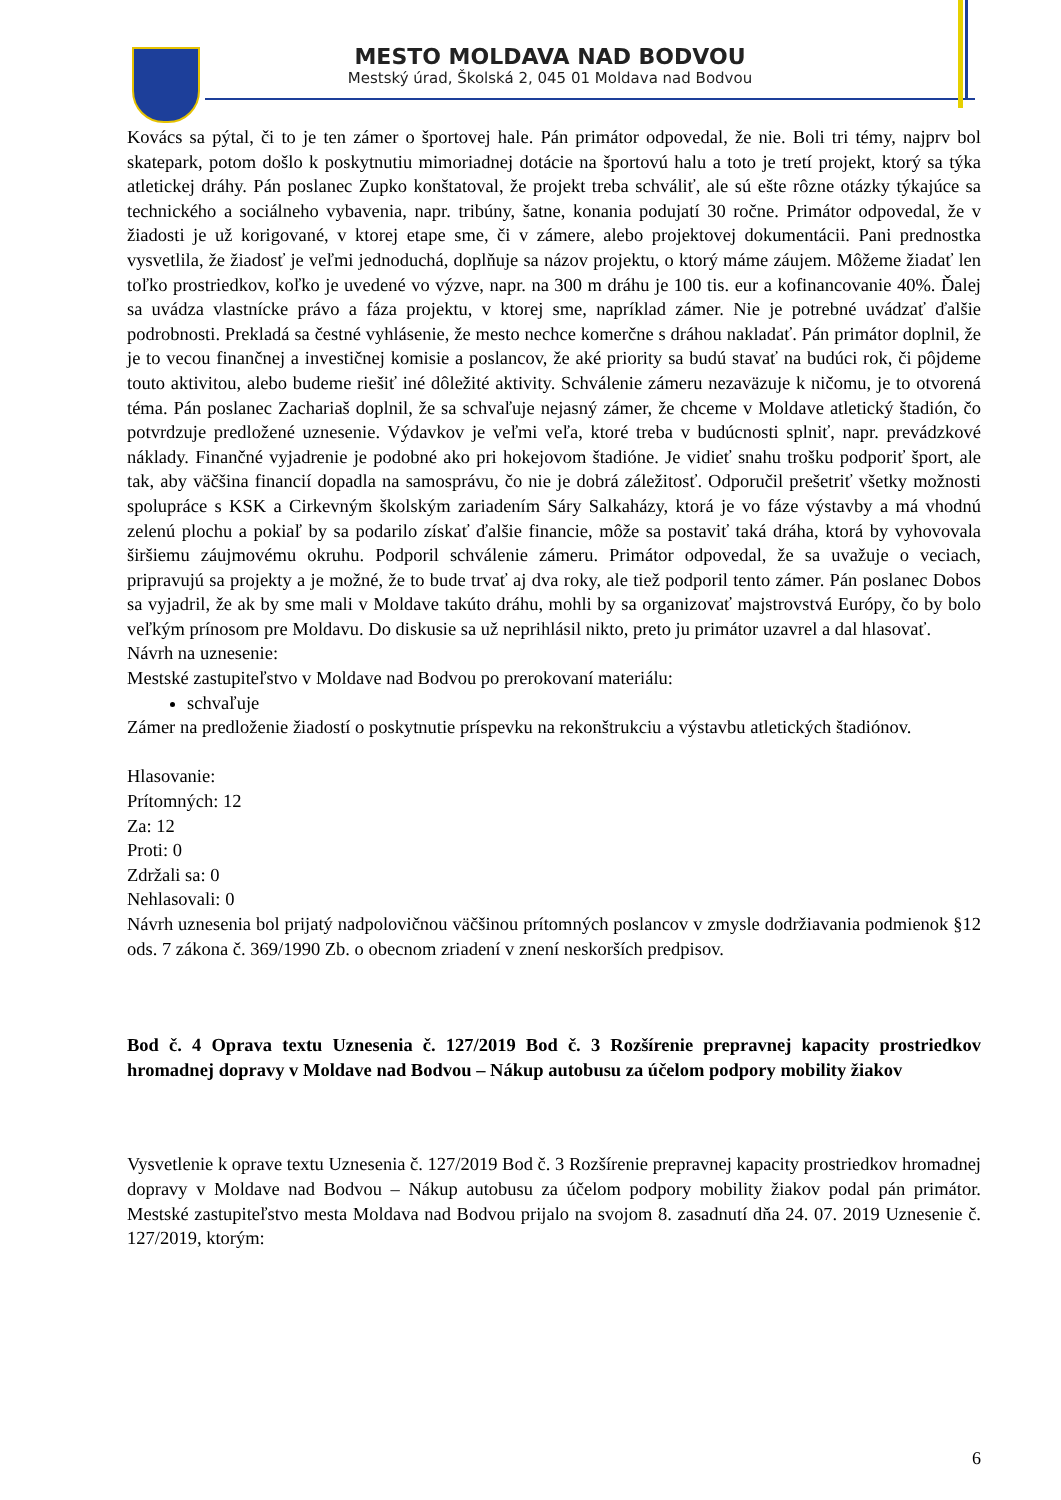MESTO MOLDAVA NAD BODVOU
Mestský úrad, Školská 2, 045 01 Moldava nad Bodvou
Kovács sa pýtal, či to je ten zámer o športovej hale. Pán primátor odpovedal, že nie. Boli tri témy, najprv bol skatepark, potom došlo k poskytnutiu mimoriadnej dotácie na športovú halu a toto je tretí projekt, ktorý sa týka atletickej dráhy. Pán poslanec Zupko konštatoval, že projekt treba schváliť, ale sú ešte rôzne otázky týkajúce sa technického a sociálneho vybavenia, napr. tribúny, šatne, konania podujatí 30 ročne. Primátor odpovedal, že v žiadosti je už korigované, v ktorej etape sme, či v zámere, alebo projektovej dokumentácii. Pani prednostka vysvetlila, že žiadosť je veľmi jednoduchá, doplňuje sa názov projektu, o ktorý máme záujem. Môžeme žiadať len toľko prostriedkov, koľko je uvedené vo výzve, napr. na 300 m dráhu je 100 tis. eur a kofinancovanie 40%. Ďalej sa uvádza vlastnícke právo a fáza projektu, v ktorej sme, napríklad zámer. Nie je potrebné uvádzať ďalšie podrobnosti. Prekladá sa čestné vyhlásenie, že mesto nechce komerčne s dráhou nakladať. Pán primátor doplnil, že je to vecou finančnej a investičnej komisie a poslancov, že aké priority sa budú stavať na budúci rok, či pôjdeme touto aktivitou, alebo budeme riešiť iné dôležité aktivity. Schválenie zámeru nezaväzuje k ničomu, je to otvorená téma. Pán poslanec Zachariaš doplnil, že sa schvaľuje nejasný zámer, že chceme v Moldave atletický štadión, čo potvrdzuje predložené uznesenie. Výdavkov je veľmi veľa, ktoré treba v budúcnosti splniť, napr. prevádzkové náklady. Finančné vyjadrenie je podobné ako pri hokejovom štadióne. Je vidieť snahu trošku podporiť šport, ale tak, aby väčšina financií dopadla na samosprávu, čo nie je dobrá záležitosť. Odporučil prešetriť všetky možnosti spolupráce s KSK a Cirkevným školským zariadením Sáry Salkaházy, ktorá je vo fáze výstavby a má vhodnú zelenú plochu a pokiaľ by sa podarilo získať ďalšie financie, môže sa postaviť taká dráha, ktorá by vyhovovala širšiemu záujmovému okruhu. Podporil schválenie zámeru. Primátor odpovedal, že sa uvažuje o veciach, pripravujú sa projekty a je možné, že to bude trvať aj dva roky, ale tiež podporil tento zámer. Pán poslanec Dobos sa vyjadril, že ak by sme mali v Moldave takúto dráhu, mohli by sa organizovať majstrovstvá Európy, čo by bolo veľkým prínosom pre Moldavu. Do diskusie sa už neprihlásil nikto, preto ju primátor uzavrel a dal hlasovať.
Návrh na uznesenie:
Mestské zastupiteľstvo v Moldave nad Bodvou po prerokovaní materiálu:
schvaľuje
Zámer na predloženie žiadostí o poskytnutie príspevku na rekonštrukciu a výstavbu atletických štadiónov.
Hlasovanie:
Prítomných: 12
Za: 12
Proti: 0
Zdržali sa: 0
Nehlasovali: 0
Návrh uznesenia bol prijatý nadpolovičnou väčšinou prítomných poslancov v zmysle dodržiavania podmienok §12 ods. 7 zákona č. 369/1990 Zb. o obecnom zriadení v znení neskorších predpisov.
Bod č. 4 Oprava textu Uznesenia č. 127/2019 Bod č. 3 Rozšírenie prepravnej kapacity prostriedkov hromadnej dopravy v Moldave nad Bodvou – Nákup autobusu za účelom podpory mobility žiakov
Vysvetlenie k oprave textu Uznesenia č. 127/2019 Bod č. 3 Rozšírenie prepravnej kapacity prostriedkov hromadnej dopravy v Moldave nad Bodvou – Nákup autobusu za účelom podpory mobility žiakov podal pán primátor. Mestské zastupiteľstvo mesta Moldava nad Bodvou prijalo na svojom 8. zasadnutí dňa 24. 07. 2019 Uznesenie č. 127/2019, ktorým:
6